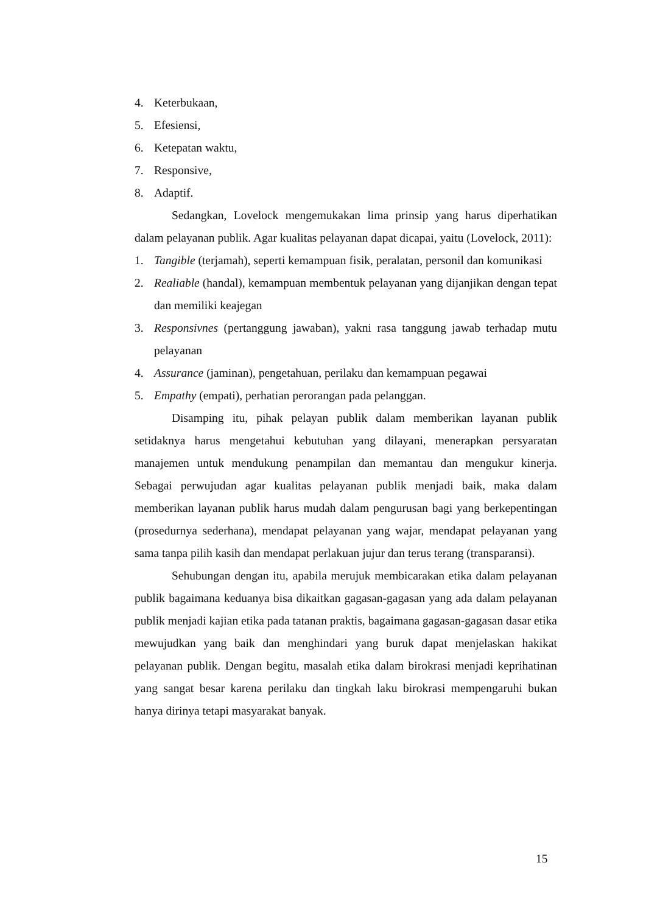4. Keterbukaan,
5. Efesiensi,
6. Ketepatan waktu,
7. Responsive,
8. Adaptif.
Sedangkan, Lovelock mengemukakan lima prinsip yang harus diperhatikan dalam pelayanan publik. Agar kualitas pelayanan dapat dicapai, yaitu (Lovelock, 2011):
1. Tangible (terjamah), seperti kemampuan fisik, peralatan, personil dan komunikasi
2. Realiable (handal), kemampuan membentuk pelayanan yang dijanjikan dengan tepat dan memiliki keajegan
3. Responsivnes (pertanggung jawaban), yakni rasa tanggung jawab terhadap mutu pelayanan
4. Assurance (jaminan), pengetahuan, perilaku dan kemampuan pegawai
5. Empathy (empati), perhatian perorangan pada pelanggan.
Disamping itu, pihak pelayan publik dalam memberikan layanan publik setidaknya harus mengetahui kebutuhan yang dilayani, menerapkan persyaratan manajemen untuk mendukung penampilan dan memantau dan mengukur kinerja. Sebagai perwujudan agar kualitas pelayanan publik menjadi baik, maka dalam memberikan layanan publik harus mudah dalam pengurusan bagi yang berkepentingan (prosedurnya sederhana), mendapat pelayanan yang wajar, mendapat pelayanan yang sama tanpa pilih kasih dan mendapat perlakuan jujur dan terus terang (transparansi).
Sehubungan dengan itu, apabila merujuk membicarakan etika dalam pelayanan publik bagaimana keduanya bisa dikaitkan gagasan-gagasan yang ada dalam pelayanan publik menjadi kajian etika pada tatanan praktis, bagaimana gagasan-gagasan dasar etika mewujudkan yang baik dan menghindari yang buruk dapat menjelaskan hakikat pelayanan publik. Dengan begitu, masalah etika dalam birokrasi menjadi keprihatinan yang sangat besar karena perilaku dan tingkah laku birokrasi mempengaruhi bukan hanya dirinya tetapi masyarakat banyak.
15